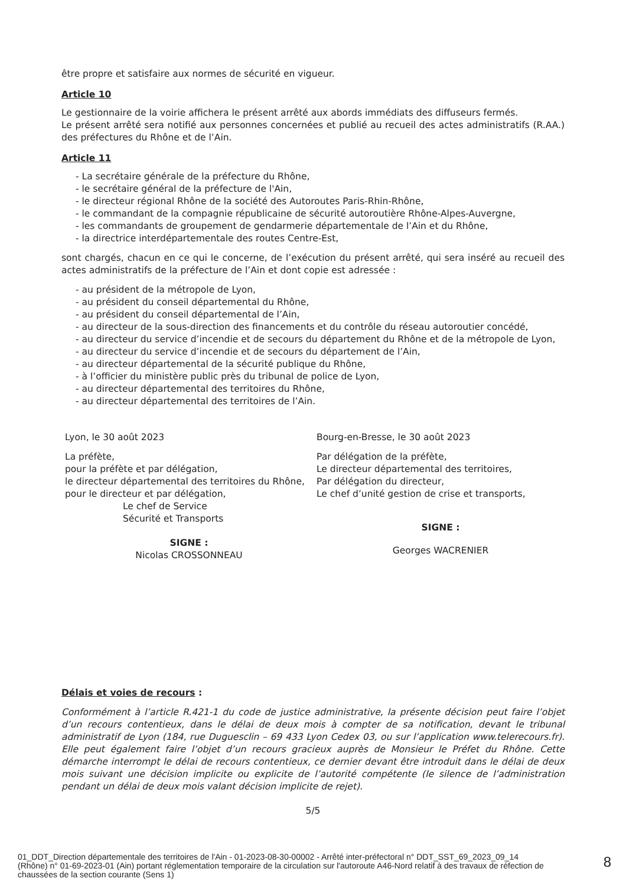être propre et satisfaire aux normes de sécurité en vigueur.
Article 10
Le gestionnaire de la voirie affichera le présent arrêté aux abords immédiats des diffuseurs fermés.
Le présent arrêté sera notifié aux personnes concernées et publié au recueil des actes administratifs (R.AA.) des préfectures du Rhône et de l’Ain.
Article 11
- La secrétaire générale de la préfecture du Rhône,
- le secrétaire général de la préfecture de l'Ain,
- le directeur régional Rhône de la société des Autoroutes Paris-Rhin-Rhône,
- le commandant de la compagnie républicaine de sécurité autoroutière Rhône-Alpes-Auvergne,
- les commandants de groupement de gendarmerie départementale de l’Ain et du Rhône,
- la directrice interdépartementale des routes Centre-Est,
sont chargés, chacun en ce qui le concerne, de l’exécution du présent arrêté, qui sera inséré au recueil des actes administratifs de la préfecture de l’Ain et dont copie est adressée :
- au président de la métropole de Lyon,
- au président du conseil départemental du Rhône,
- au président du conseil départemental de l’Ain,
- au directeur de la sous-direction des financements et du contrôle du réseau autoroutier concédé,
- au directeur du service d’incendie et de secours du département du Rhône et de la métropole de Lyon,
- au directeur du service d’incendie et de secours du département de l’Ain,
- au directeur départemental de la sécurité publique du Rhône,
- à l’officier du ministère public près du tribunal de police de Lyon,
- au directeur départemental des territoires du Rhône,
- au directeur départemental des territoires de l’Ain.
Lyon, le 30 août 2023
La préfète,
pour la préfète et par délégation,
le directeur départemental des territoires du Rhône,
pour le directeur et par délégation,
Le chef de Service
Sécurité et Transports
SIGNE :
Nicolas CROSSONNEAU
Bourg-en-Bresse, le 30 août 2023
Par délégation de la préfète,
Le directeur départemental des territoires,
Par délégation du directeur,
Le chef d’unité gestion de crise et transports,
SIGNE :
Georges WACRENIER
Délais et voies de recours :
Conformément à l’article R.421-1 du code de justice administrative, la présente décision peut faire l’objet d’un recours contentieux, dans le délai de deux mois à compter de sa notification, devant le tribunal administratif de Lyon (184, rue Duguesclin – 69 433 Lyon Cedex 03, ou sur l’application www.telerecours.fr). Elle peut également faire l’objet d’un recours gracieux auprès de Monsieur le Préfet du Rhône. Cette démarche interrompt le délai de recours contentieux, ce dernier devant être introduit dans le délai de deux mois suivant une décision implicite ou explicite de l’autorité compétente (le silence de l’administration pendant un délai de deux mois valant décision implicite de rejet).
5/5
01_DDT_Direction départementale des territoires de l'Ain - 01-2023-08-30-00002 - Arrêté inter-préfectoral n° DDT_SST_69_2023_09_14 (Rhône) n° 01-69-2023-01 (Ain) portant réglementation temporaire de la circulation sur l'autoroute A46-Nord relatif à des travaux de réfection de chaussées de la section courante (Sens 1)
8